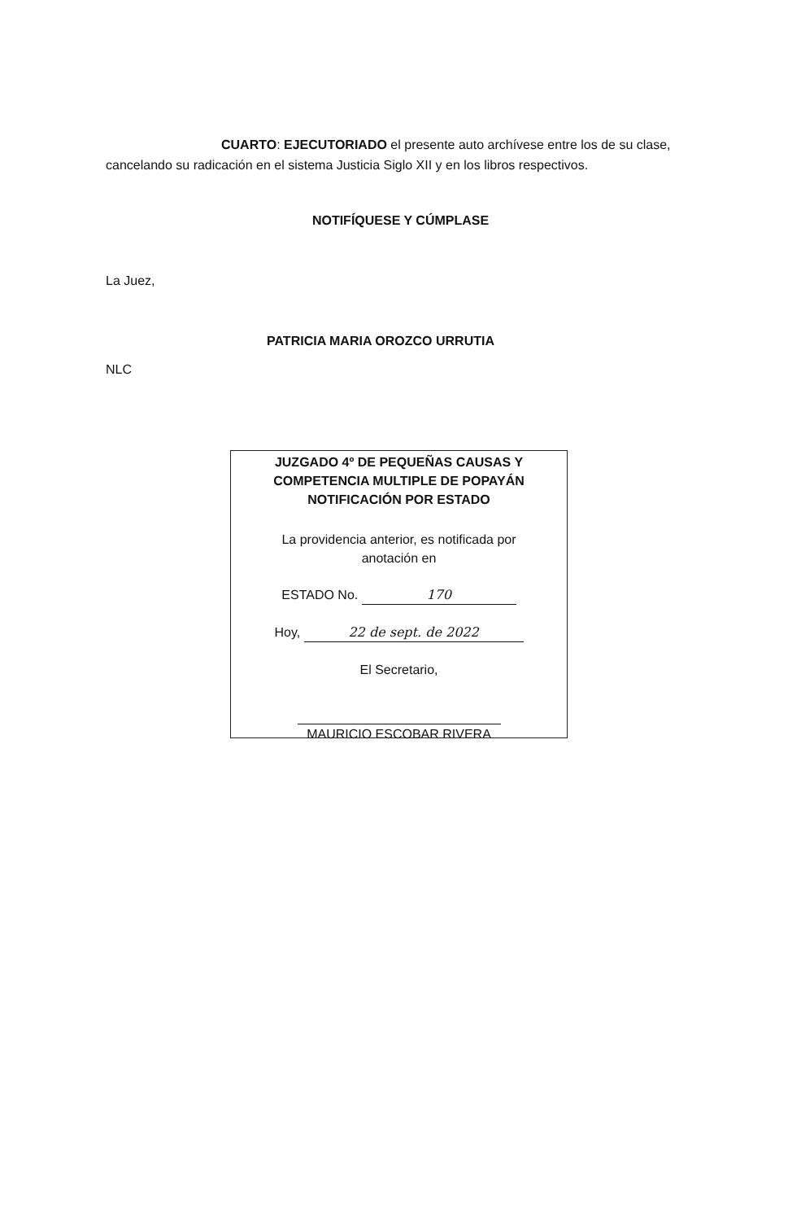CUARTO: EJECUTORIADO el presente auto archívese entre los de su clase, cancelando su radicación en el sistema Justicia Siglo XII y en los libros respectivos.
NOTIFÍQUESE Y CÚMPLASE
La Juez,
PATRICIA MARIA OROZCO URRUTIA
NLC
JUZGADO 4º DE PEQUEÑAS CAUSAS Y COMPETENCIA MULTIPLE DE POPAYÁN NOTIFICACIÓN POR ESTADO
La providencia anterior, es notificada por
anotación en
ESTADO No. 170
Hoy, 22 de sept. de 2022
El Secretario,
MAURICIO ESCOBAR RIVERA